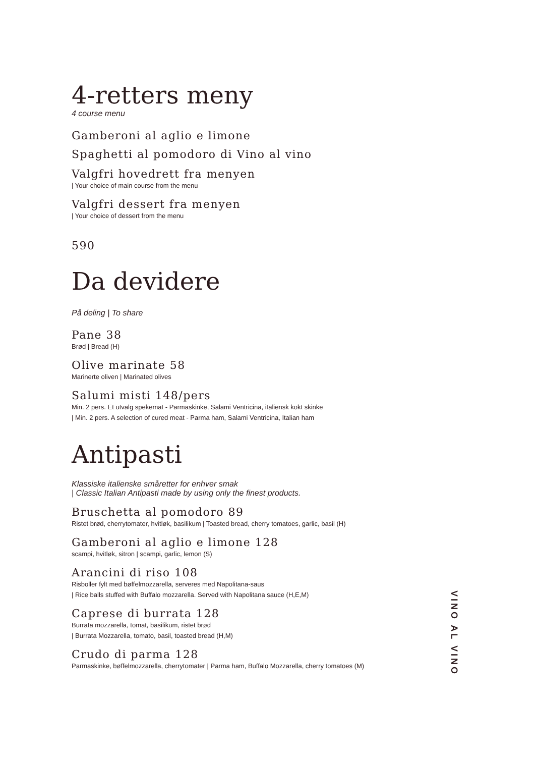4-retters meny
4 course menu
Gamberoni al aglio e limone
Spaghetti al pomodoro di Vino al vino
Valgfri hovedrett fra menyen
| Your choice of main course from the menu
Valgfri dessert fra menyen
| Your choice of dessert from the menu
590
Da devidere
På deling | To share
Pane 38
Brød | Bread (H)
Olive marinate 58
Marinerte oliven | Marinated olives
Salumi misti 148/pers
Min. 2 pers. Et utvalg spekemat - Parmaskinke, Salami Ventricina, italiensk kokt skinke
| Min. 2 pers. A selection of cured meat - Parma ham, Salami Ventricina, Italian ham
Antipasti
Klassiske italienske småretter for enhver smak
| Classic Italian Antipasti made by using only the finest products.
Bruschetta al pomodoro 89
Ristet brød, cherrytomater, hvitløk, basilikum | Toasted bread, cherry tomatoes, garlic, basil (H)
Gamberoni al aglio e limone 128
scampi, hvitløk, sitron | scampi, garlic, lemon (S)
Arancini di riso 108
Risboller fylt med bøffelmozzarella, serveres med Napolitana-saus
| Rice balls stuffed with Buffalo mozzarella. Served with Napolitana sauce (H,E,M)
Caprese di burrata 128
Burrata mozzarella, tomat, basilikum, ristet brød
| Burrata Mozzarella, tomato, basil, toasted bread (H,M)
Crudo di parma 128
Parmaskinke, bøffelmozzarella, cherrytomater | Parma ham, Buffalo Mozzarella, cherry tomatoes (M)
VINO AL VINO